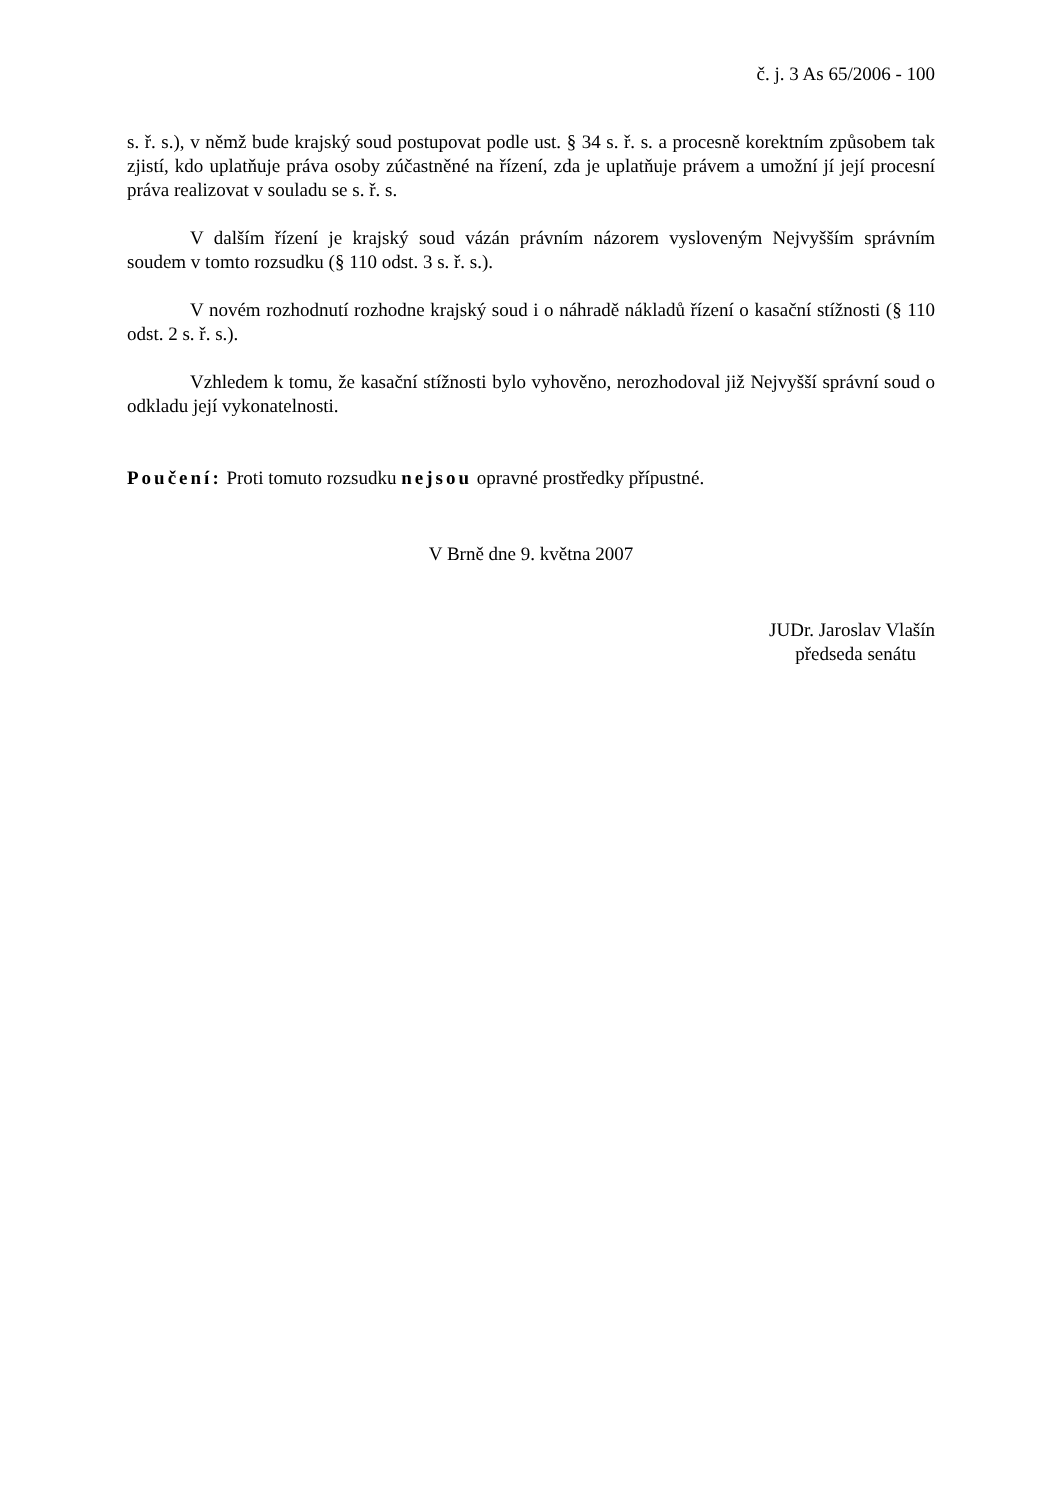č. j. 3 As 65/2006 - 100
s. ř. s.), v němž bude krajský soud postupovat podle ust. § 34 s. ř. s. a procesně korektním způsobem tak zjistí, kdo uplatňuje práva osoby zúčastněné na řízení, zda je uplatňuje právem a umožní jí její procesní práva realizovat v souladu se s. ř. s.
V dalším řízení je krajský soud vázán právním názorem vysloveným Nejvyšším správním soudem v tomto rozsudku (§ 110 odst. 3 s. ř. s.).
V novém rozhodnutí rozhodne krajský soud i o náhradě nákladů řízení o kasační stížnosti (§ 110 odst. 2 s. ř. s.).
Vzhledem k tomu, že kasační stížnosti bylo vyhověno, nerozhodoval již Nejvyšší správní soud o odkladu její vykonatelnosti.
Poučení: Proti tomuto rozsudku nejsou opravné prostředky přípustné.
V Brně dne 9. května 2007
JUDr. Jaroslav Vlašín
předseda senátu